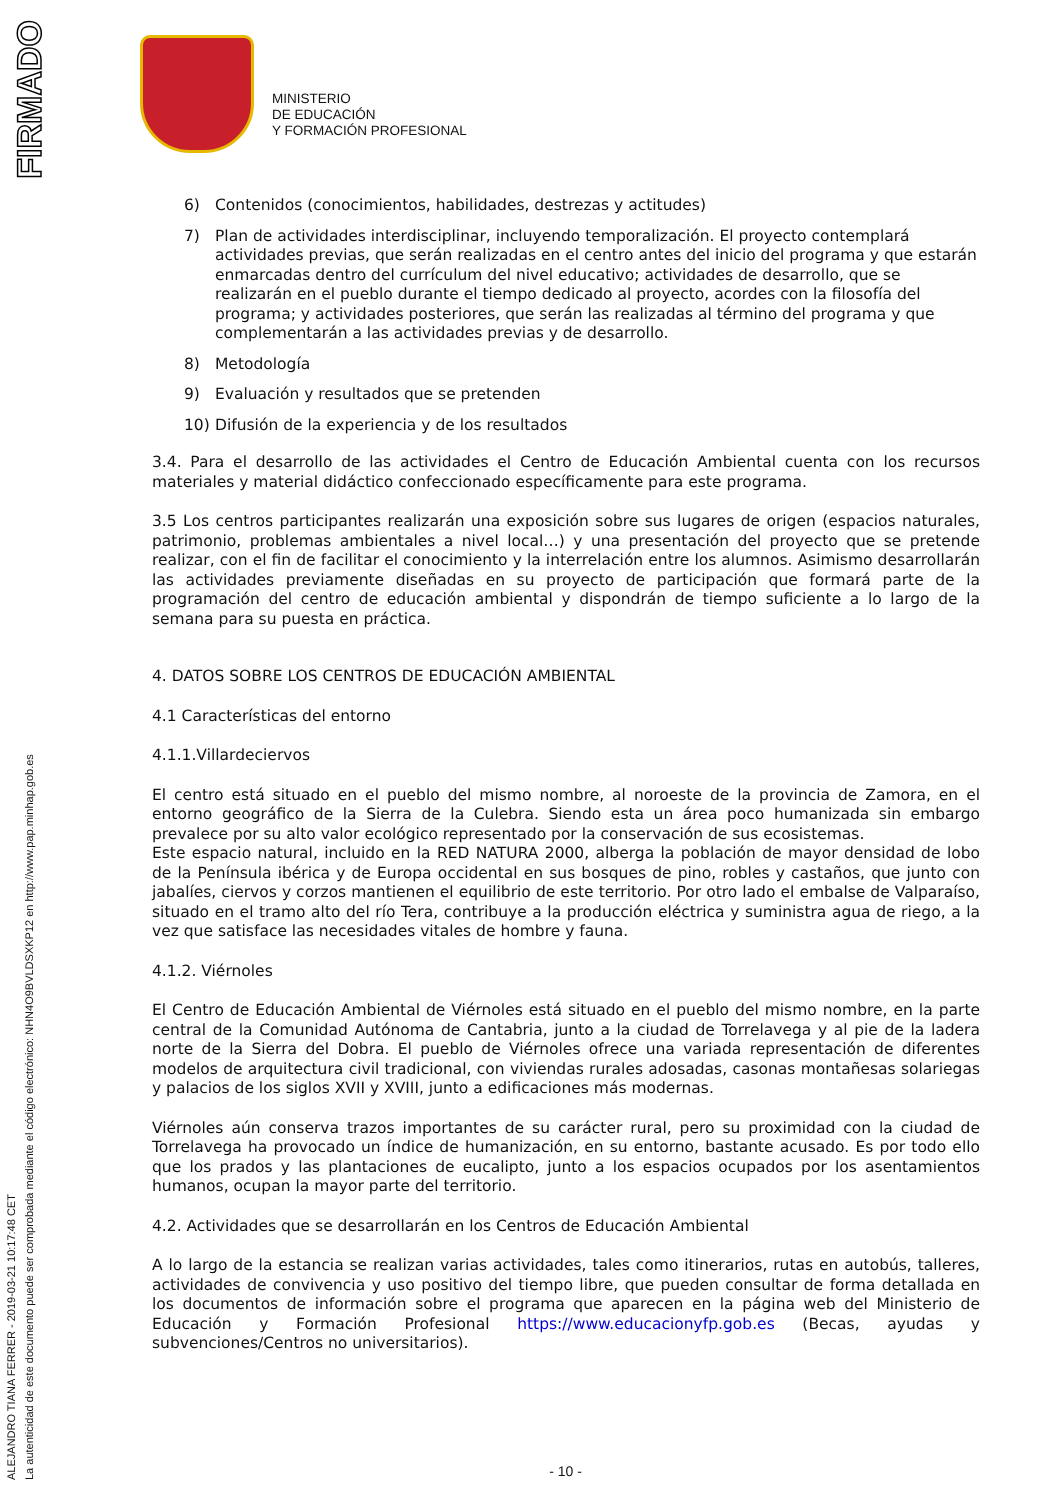FIRMADO
ALEJANDRO TIANA FERRER - 2019-03-21 10:17:48 CET
La autenticidad de este documento puede ser comprobada mediante el código electrónico: NHN4O9BVLDSXKP12 en http://www.pap.minhap.gob.es
MINISTERIO
DE EDUCACIÓN
Y FORMACIÓN PROFESIONAL
6) Contenidos (conocimientos, habilidades, destrezas y actitudes)
7) Plan de actividades interdisciplinar, incluyendo temporalización. El proyecto contemplará actividades previas, que serán realizadas en el centro antes del inicio del programa y que estarán enmarcadas dentro del currículum del nivel educativo; actividades de desarrollo, que se realizarán en el pueblo durante el tiempo dedicado al proyecto, acordes con la filosofía del programa; y actividades posteriores, que serán las realizadas al término del programa y que complementarán a las actividades previas y de desarrollo.
8) Metodología
9) Evaluación y resultados que se pretenden
10) Difusión de la experiencia y de los resultados
3.4. Para el desarrollo de las actividades el Centro de Educación Ambiental cuenta con los recursos materiales y material didáctico confeccionado específicamente para este programa.
3.5 Los centros participantes realizarán una exposición sobre sus lugares de origen (espacios naturales, patrimonio, problemas ambientales a nivel local…) y una presentación del proyecto que se pretende realizar, con el fin de facilitar el conocimiento y la interrelación entre los alumnos. Asimismo desarrollarán las actividades previamente diseñadas en su proyecto de participación que formará parte de la programación del centro de educación ambiental y dispondrán de tiempo suficiente a lo largo de la semana para su puesta en práctica.
4. DATOS SOBRE LOS CENTROS DE EDUCACIÓN AMBIENTAL
4.1 Características del entorno
4.1.1.Villardeciervos
El centro está situado en el pueblo del mismo nombre, al noroeste de la provincia de Zamora, en el entorno geográfico de la Sierra de la Culebra. Siendo esta un área poco humanizada sin embargo prevalece por su alto valor ecológico representado por la conservación de sus ecosistemas.
Este espacio natural, incluido en la RED NATURA 2000, alberga la población de mayor densidad de lobo de la Península ibérica y de Europa occidental en sus bosques de pino, robles y castaños, que junto con jabalíes, ciervos y corzos mantienen el equilibrio de este territorio. Por otro lado el embalse de Valparaíso, situado en el tramo alto del río Tera, contribuye a la producción eléctrica y suministra agua de riego, a la vez que satisface las necesidades vitales de hombre y fauna.
4.1.2. Viérnoles
El Centro de Educación Ambiental de Viérnoles está situado en el pueblo del mismo nombre, en la parte central de la Comunidad Autónoma de Cantabria, junto a la ciudad de Torrelavega y al pie de la ladera norte de la Sierra del Dobra. El pueblo de Viérnoles ofrece una variada representación de diferentes modelos de arquitectura civil tradicional, con viviendas rurales adosadas, casonas montañesas solariegas y palacios de los siglos XVII y XVIII, junto a edificaciones más modernas.
Viérnoles aún conserva trazos importantes de su carácter rural, pero su proximidad con la ciudad de Torrelavega ha provocado un índice de humanización, en su entorno, bastante acusado. Es por todo ello que los prados y las plantaciones de eucalipto, junto a los espacios ocupados por los asentamientos humanos, ocupan la mayor parte del territorio.
4.2. Actividades que se desarrollarán en los Centros de Educación Ambiental
A lo largo de la estancia se realizan varias actividades, tales como itinerarios, rutas en autobús, talleres, actividades de convivencia y uso positivo del tiempo libre, que pueden consultar de forma detallada en los documentos de información sobre el programa que aparecen en la página web del Ministerio de Educación y Formación Profesional https://www.educacionyfp.gob.es (Becas, ayudas y subvenciones/Centros no universitarios).
- 10 -